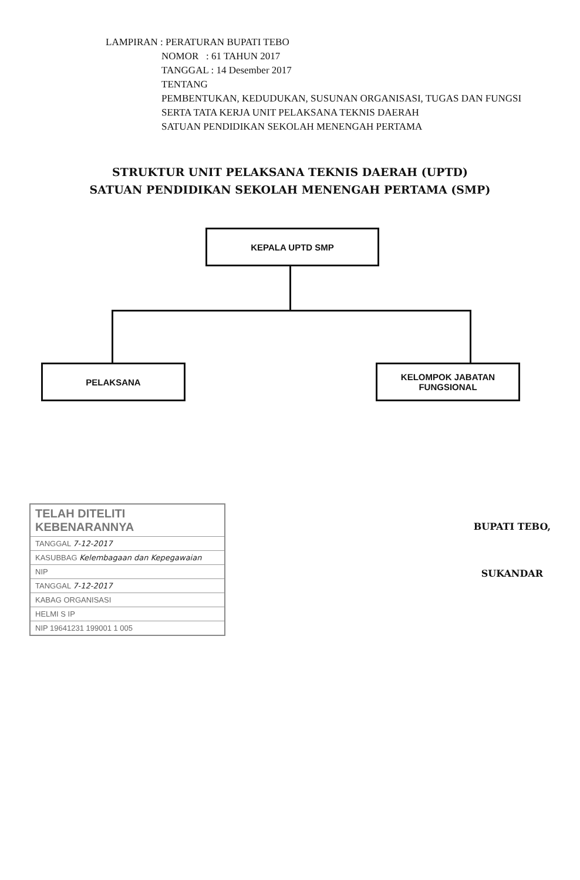LAMPIRAN : PERATURAN BUPATI TEBO
NOMOR : 61 TAHUN 2017
TANGGAL : 14 Desember 2017
TENTANG
PEMBENTUKAN, KEDUDUKAN, SUSUNAN ORGANISASI, TUGAS DAN FUNGSI
SERTA TATA KERJA UNIT PELAKSANA TEKNIS DAERAH
SATUAN PENDIDIKAN SEKOLAH MENENGAH PERTAMA
STRUKTUR UNIT PELAKSANA TEKNIS DAERAH (UPTD)
SATUAN PENDIDIKAN SEKOLAH MENENGAH PERTAMA (SMP)
KEPALA UPTD SMP
PELAKSANA
KELOMPOK JABATAN
FUNGSIONAL
TELAH DITELITI KEBENARANNYA
TANGGAL 7-12-2017
KASUBBAG Kelembagaan dan Kepegawaian
NIP
TANGGAL 7-12-2017
KABAG ORGANISASI
HELMI S IP
NIP 19641231 199001 1 005
BUPATI TEBO,
SUKANDAR